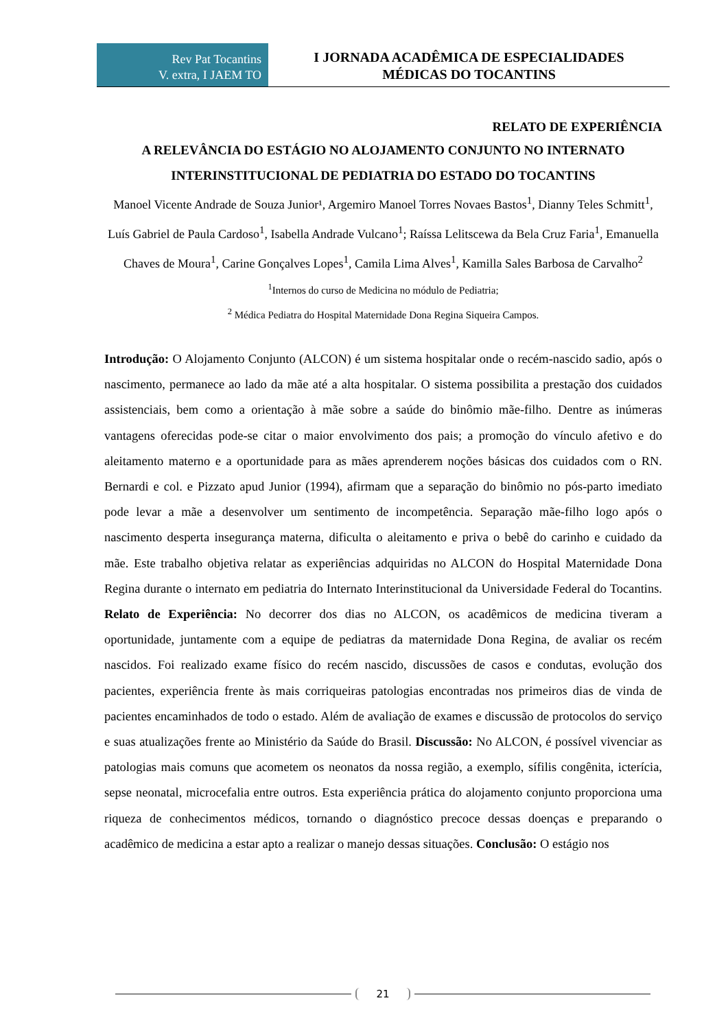Rev Pat Tocantins
V. extra, I JAEM TO
I JORNADA ACADÊMICA DE ESPECIALIDADES
MÉDICAS DO TOCANTINS
RELATO DE EXPERIÊNCIA
A RELEVÂNCIA DO ESTÁGIO NO ALOJAMENTO CONJUNTO NO INTERNATO INTERINSTITUCIONAL DE PEDIATRIA DO ESTADO DO TOCANTINS
Manoel Vicente Andrade de Souza Junior¹, Argemiro Manoel Torres Novaes Bastos<sup>1</sup>, Dianny Teles Schmitt<sup>1</sup>, Luís Gabriel de Paula Cardoso<sup>1</sup>, Isabella Andrade Vulcano<sup>1</sup>; Raíssa Lelitscewa da Bela Cruz Faria<sup>1</sup>, Emanuella Chaves de Moura<sup>1</sup>, Carine Gonçalves Lopes<sup>1</sup>, Camila Lima Alves<sup>1</sup>, Kamilla Sales Barbosa de Carvalho<sup>2</sup>
<sup>1</sup> Internos do curso de Medicina no módulo de Pediatria;
<sup>2</sup> Médica Pediatra do Hospital Maternidade Dona Regina Siqueira Campos.
Introdução: O Alojamento Conjunto (ALCON) é um sistema hospitalar onde o recém-nascido sadio, após o nascimento, permanece ao lado da mãe até a alta hospitalar. O sistema possibilita a prestação dos cuidados assistenciais, bem como a orientação à mãe sobre a saúde do binômio mãe-filho. Dentre as inúmeras vantagens oferecidas pode-se citar o maior envolvimento dos pais; a promoção do vínculo afetivo e do aleitamento materno e a oportunidade para as mães aprenderem noções básicas dos cuidados com o RN. Bernardi e col. e Pizzato apud Junior (1994), afirmam que a separação do binômio no pós-parto imediato pode levar a mãe a desenvolver um sentimento de incompetência. Separação mãe-filho logo após o nascimento desperta insegurança materna, dificulta o aleitamento e priva o bebê do carinho e cuidado da mãe. Este trabalho objetiva relatar as experiências adquiridas no ALCON do Hospital Maternidade Dona Regina durante o internato em pediatria do Internato Interinstitucional da Universidade Federal do Tocantins. Relato de Experiência: No decorrer dos dias no ALCON, os acadêmicos de medicina tiveram a oportunidade, juntamente com a equipe de pediatras da maternidade Dona Regina, de avaliar os recém nascidos. Foi realizado exame físico do recém nascido, discussões de casos e condutas, evolução dos pacientes, experiência frente às mais corriqueiras patologias encontradas nos primeiros dias de vinda de pacientes encaminhados de todo o estado. Além de avaliação de exames e discussão de protocolos do serviço e suas atualizações frente ao Ministério da Saúde do Brasil. Discussão: No ALCON, é possível vivenciar as patologias mais comuns que acometem os neonatos da nossa região, a exemplo, sífilis congênita, icterícia, sepse neonatal, microcefalia entre outros. Esta experiência prática do alojamento conjunto proporciona uma riqueza de conhecimentos médicos, tornando o diagnóstico precoce dessas doenças e preparando o acadêmico de medicina a estar apto a realizar o manejo dessas situações. Conclusão: O estágio nos
21